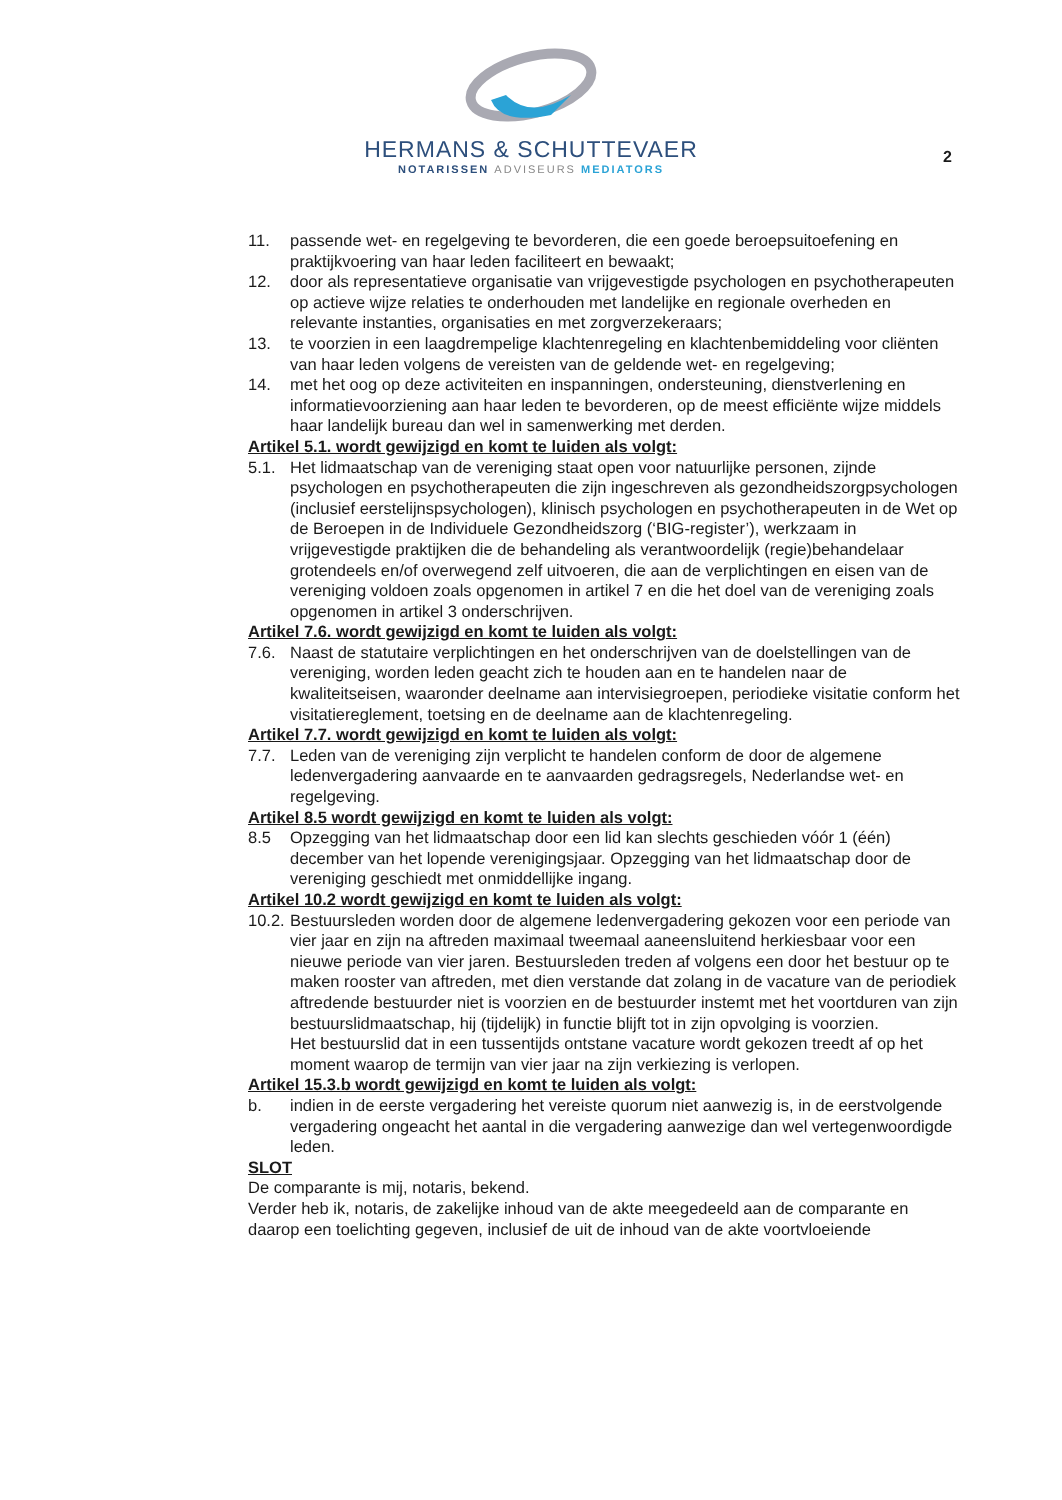HERMANS & SCHUTTEVAER
NOTARISSEN ADVISEURS MEDIATORS
2
11. passende wet- en regelgeving te bevorderen, die een goede beroepsuitoefening en praktijkvoering van haar leden faciliteert en bewaakt;
12. door als representatieve organisatie van vrijgevestigde psychologen en psychotherapeuten op actieve wijze relaties te onderhouden met landelijke en regionale overheden en relevante instanties, organisaties en met zorgverzekeraars;
13. te voorzien in een laagdrempelige klachtenregeling en klachtenbemiddeling voor cliënten van haar leden volgens de vereisten van de geldende wet- en regelgeving;
14. met het oog op deze activiteiten en inspanningen, ondersteuning, dienstverlening en informatievoorziening aan haar leden te bevorderen, op de meest efficiënte wijze middels haar landelijk bureau dan wel in samenwerking met derden.
Artikel 5.1. wordt gewijzigd en komt te luiden als volgt:
5.1. Het lidmaatschap van de vereniging staat open voor natuurlijke personen, zijnde psychologen en psychotherapeuten die zijn ingeschreven als gezondheidszorgpsychologen (inclusief eerstelijnspsychologen), klinisch psychologen en psychotherapeuten in de Wet op de Beroepen in de Individuele Gezondheidszorg (‘BIG-register’), werkzaam in vrijgevestigde praktijken die de behandeling als verantwoordelijk (regie)behandelaar grotendeels en/of overwegend zelf uitvoeren, die aan de verplichtingen en eisen van de vereniging voldoen zoals opgenomen in artikel 7 en die het doel van de vereniging zoals opgenomen in artikel 3 onderschrijven.
Artikel 7.6. wordt gewijzigd en komt te luiden als volgt:
7.6. Naast de statutaire verplichtingen en het onderschrijven van de doelstellingen van de vereniging, worden leden geacht zich te houden aan en te handelen naar de kwaliteitseisen, waaronder deelname aan intervisiegroepen, periodieke visitatie conform het visitatiereglement, toetsing en de deelname aan de klachtenregeling.
Artikel 7.7. wordt gewijzigd en komt te luiden als volgt:
7.7. Leden van de vereniging zijn verplicht te handelen conform de door de algemene ledenvergadering aanvaarde en te aanvaarden gedragsregels, Nederlandse wet- en regelgeving.
Artikel 8.5 wordt gewijzigd en komt te luiden als volgt:
8.5 Opzegging van het lidmaatschap door een lid kan slechts geschieden vóór 1 (één) december van het lopende verenigingsjaar. Opzegging van het lidmaatschap door de vereniging geschiedt met onmiddellijke ingang.
Artikel 10.2 wordt gewijzigd en komt te luiden als volgt:
10.2. Bestuursleden worden door de algemene ledenvergadering gekozen voor een periode van vier jaar en zijn na aftreden maximaal tweemaal aaneensluitend herkiesbaar voor een nieuwe periode van vier jaren. Bestuursleden treden af volgens een door het bestuur op te maken rooster van aftreden, met dien verstande dat zolang in de vacature van de periodiek aftredende bestuurder niet is voorzien en de bestuurder instemt met het voortduren van zijn bestuurslidmaatschap, hij (tijdelijk) in functie blijft tot in zijn opvolging is voorzien.
Het bestuurslid dat in een tussentijds ontstane vacature wordt gekozen treedt af op het moment waarop de termijn van vier jaar na zijn verkiezing is verlopen.
Artikel 15.3.b wordt gewijzigd en komt te luiden als volgt:
b. indien in de eerste vergadering het vereiste quorum niet aanwezig is, in de eerstvolgende vergadering ongeacht het aantal in die vergadering aanwezige dan wel vertegenwoordigde leden.
SLOT
De comparante is mij, notaris, bekend.
Verder heb ik, notaris, de zakelijke inhoud van de akte meegedeeld aan de comparante en daarop een toelichting gegeven, inclusief de uit de inhoud van de akte voortvloeiende